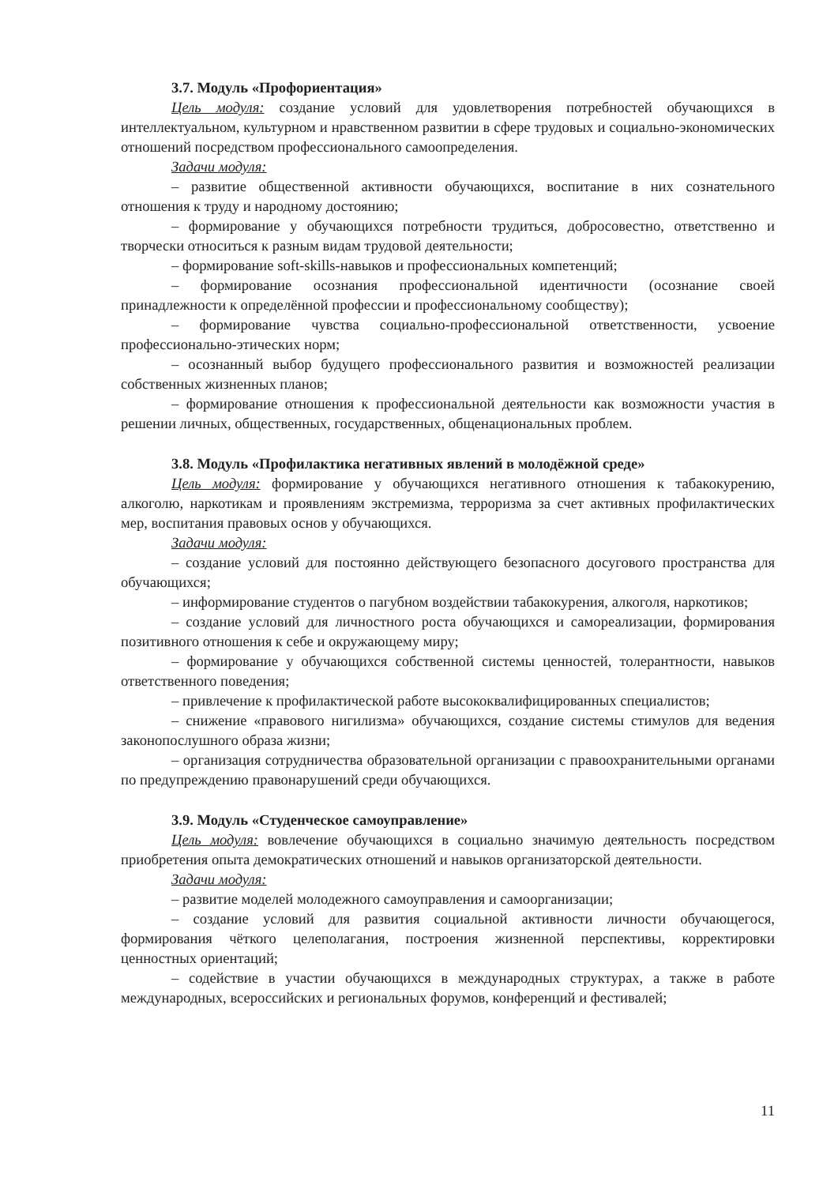3.7. Модуль «Профориентация»
Цель модуля: создание условий для удовлетворения потребностей обучающихся в интеллектуальном, культурном и нравственном развитии в сфере трудовых и социально-экономических отношений посредством профессионального самоопределения.
Задачи модуля:
– развитие общественной активности обучающихся, воспитание в них сознательного отношения к труду и народному достоянию;
– формирование у обучающихся потребности трудиться, добросовестно, ответственно и творчески относиться к разным видам трудовой деятельности;
– формирование soft-skills-навыков и профессиональных компетенций;
– формирование осознания профессиональной идентичности (осознание своей принадлежности к определённой профессии и профессиональному сообществу);
– формирование чувства социально-профессиональной ответственности, усвоение профессионально-этических норм;
– осознанный выбор будущего профессионального развития и возможностей реализации собственных жизненных планов;
– формирование отношения к профессиональной деятельности как возможности участия в решении личных, общественных, государственных, общенациональных проблем.
3.8. Модуль «Профилактика негативных явлений в молодёжной среде»
Цель модуля: формирование у обучающихся негативного отношения к табакокурению, алкоголю, наркотикам и проявлениям экстремизма, терроризма за счет активных профилактических мер, воспитания правовых основ у обучающихся.
Задачи модуля:
– создание условий для постоянно действующего безопасного досугового пространства для обучающихся;
– информирование студентов о пагубном воздействии табакокурения, алкоголя, наркотиков;
– создание условий для личностного роста обучающихся и самореализации, формирования позитивного отношения к себе и окружающему миру;
– формирование у обучающихся собственной системы ценностей, толерантности, навыков ответственного поведения;
– привлечение к профилактической работе высококвалифицированных специалистов;
– снижение «правового нигилизма» обучающихся, создание системы стимулов для ведения законопослушного образа жизни;
– организация сотрудничества образовательной организации с правоохранительными органами по предупреждению правонарушений среди обучающихся.
3.9. Модуль «Студенческое самоуправление»
Цель модуля: вовлечение обучающихся в социально значимую деятельность посредством приобретения опыта демократических отношений и навыков организаторской деятельности.
Задачи модуля:
– развитие моделей молодежного самоуправления и самоорганизации;
– создание условий для развития социальной активности личности обучающегося, формирования чёткого целеполагания, построения жизненной перспективы, корректировки ценностных ориентаций;
– содействие в участии обучающихся в международных структурах, а также в работе международных, всероссийских и региональных форумов, конференций и фестивалей;
11